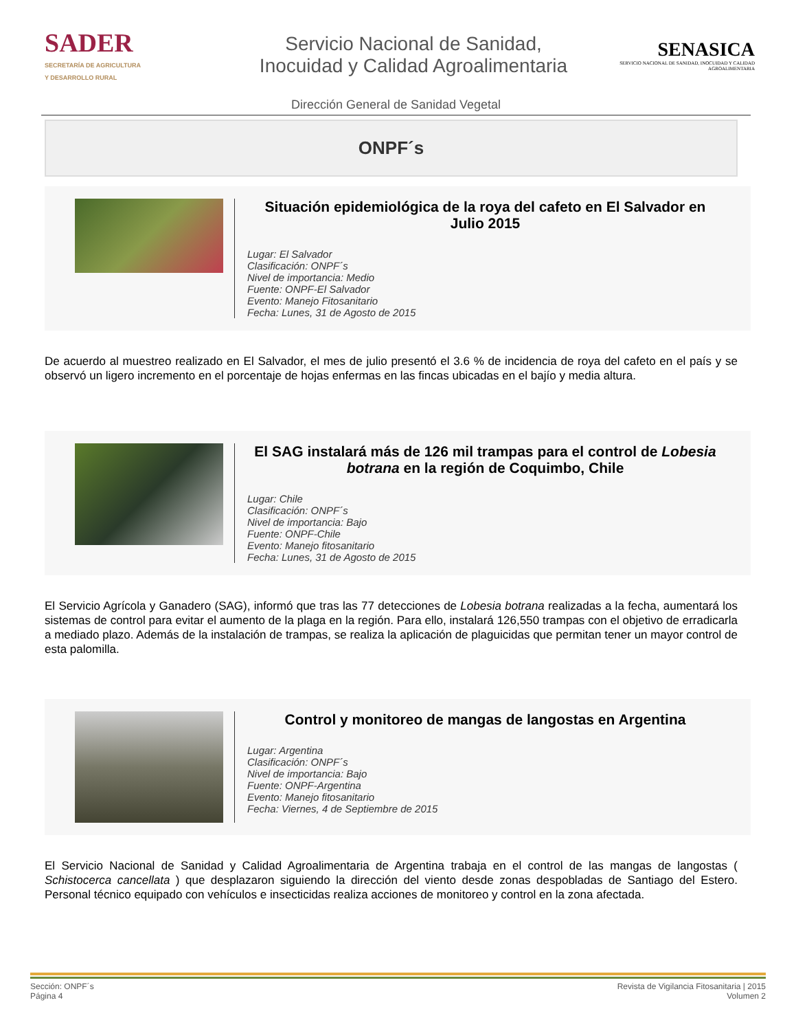SADER
SECRETARÍA DE AGRICULTURA
Y DESARROLLO RURAL
Servicio Nacional de Sanidad,
Inocuidad y Calidad Agroalimentaria
SENASICA
SERVICIO NACIONAL DE SANIDAD, INOCUIDAD Y CALIDAD AGROALIMENTARIA
Dirección General de Sanidad Vegetal
ONPF´s
Situación epidemiológica de la roya del cafeto en El Salvador en Julio 2015
Lugar: El Salvador
Clasificación: ONPF´s
Nivel de importancia: Medio
Fuente: ONPF-El Salvador
Evento: Manejo Fitosanitario
Fecha: Lunes, 31 de Agosto de 2015
De acuerdo al muestreo realizado en El Salvador, el mes de julio presentó el 3.6 % de incidencia de roya del cafeto en el país y se observó un ligero incremento en el porcentaje de hojas enfermas en las fincas ubicadas en el bajío y media altura.
El SAG instalará más de 126 mil trampas para el control de Lobesia botrana en la región de Coquimbo, Chile
Lugar: Chile
Clasificación: ONPF´s
Nivel de importancia: Bajo
Fuente: ONPF-Chile
Evento: Manejo fitosanitario
Fecha: Lunes, 31 de Agosto de 2015
El Servicio Agrícola y Ganadero (SAG), informó que tras las 77 detecciones de Lobesia botrana realizadas a la fecha, aumentará los sistemas de control para evitar el aumento de la plaga en la región. Para ello, instalará 126,550 trampas con el objetivo de erradicarla a mediado plazo. Además de la instalación de trampas, se realiza la aplicación de plaguicidas que permitan tener un mayor control de esta palomilla.
Control y monitoreo de mangas de langostas en Argentina
Lugar: Argentina
Clasificación: ONPF´s
Nivel de importancia: Bajo
Fuente: ONPF-Argentina
Evento: Manejo fitosanitario
Fecha: Viernes, 4 de Septiembre de 2015
El Servicio Nacional de Sanidad y Calidad Agroalimentaria de Argentina trabaja en el control de las mangas de langostas ( Schistocerca cancellata ) que desplazaron siguiendo la dirección del viento desde zonas despobladas de Santiago del Estero. Personal técnico equipado con vehículos e insecticidas realiza acciones de monitoreo y control en la zona afectada.
Sección: ONPF´s
Página 4
Revista de Vigilancia Fitosanitaria | 2015
Volumen 2